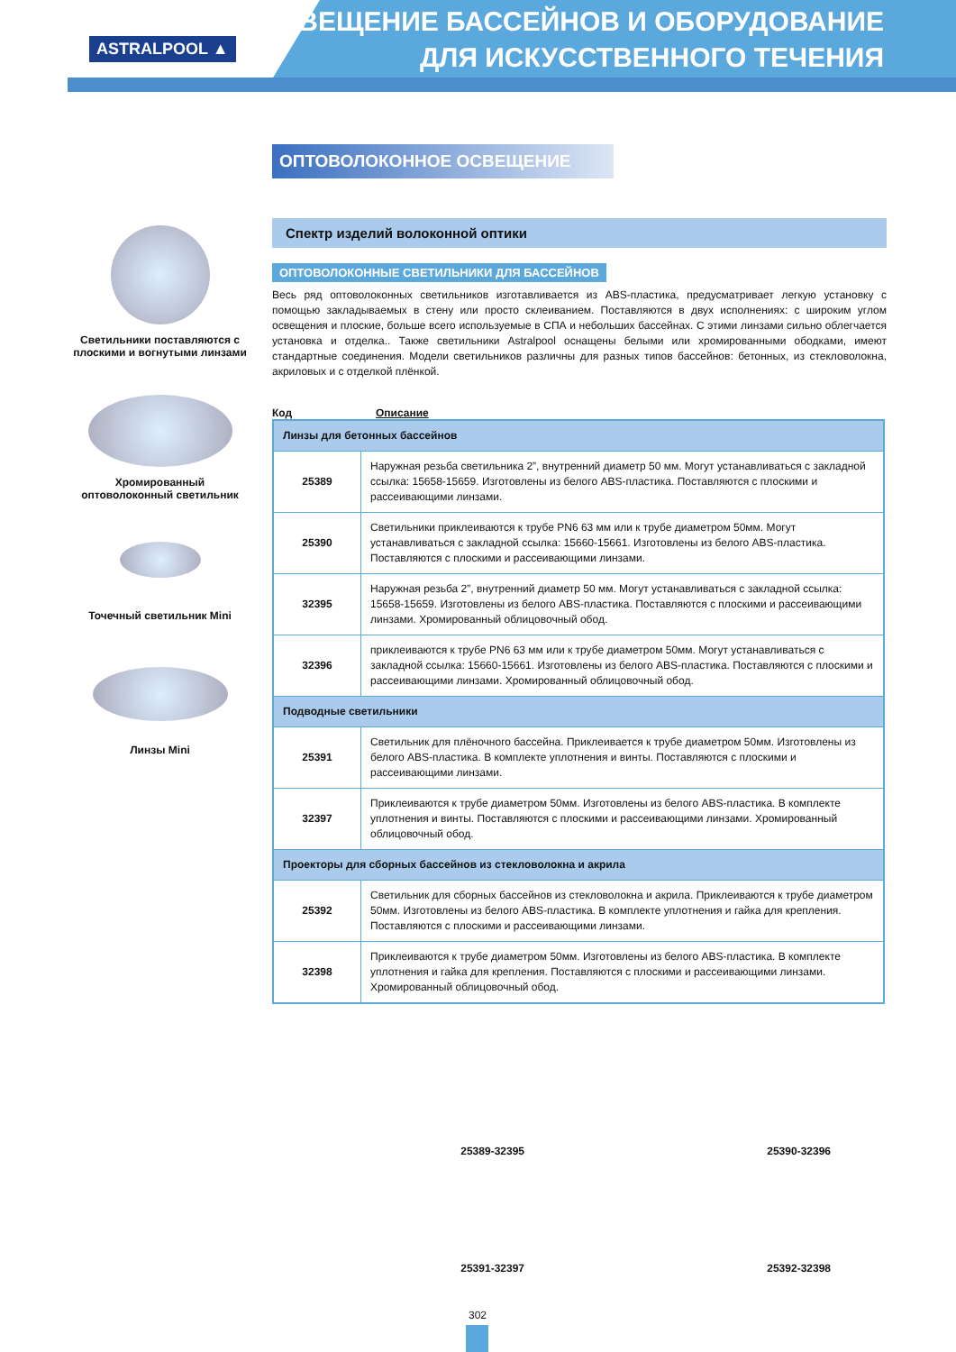ASTRALPOOL ▲
ОСВЕЩЕНИЕ БАССЕЙНОВ И ОБОРУДОВАНИЕ
ДЛЯ ИСКУССТВЕННОГО ТЕЧЕНИЯ
Светильники поставляются с плоскими и вогнутыми линзами
Хромированный оптоволоконный светильник
Точечный светильник Mini
Линзы Mini
ОПТОВОЛОКОННОЕ ОСВЕЩЕНИЕ
Спектр изделий волоконной оптики
ОПТОВОЛОКОННЫЕ СВЕТИЛЬНИКИ ДЛЯ БАССЕЙНОВ
Весь ряд оптоволоконных светильников изготавливается из ABS-пластика, предусматривает легкую установку с помощью закладываемых в стену или просто склеиванием. Поставляются в двух исполнениях: с широким углом освещения и плоские, больше всего используемые в СПА и небольших бассейнах. С этими линзами сильно облегчается установка и отделка.. Также светильники Astralpool оснащены белыми или хромированными ободками, имеют стандартные соединения. Модели светильников различны для разных типов бассейнов: бетонных, из стекловолокна, акриловых и с отделкой плёнкой.
Код Описание
| Линзы для бетонных бассейнов | |
| 25389 | Наружная резьба светильника 2”, внутренний диаметр 50 мм. Могут устанавливаться с закладной ссылка: 15658-15659. Изготовлены из белого ABS-пластика. Поставляются с плоскими и рассеивающими линзами. |
| 25390 | Светильники приклеиваются к трубе PN6 63 мм или к трубе диаметром 50мм. Могут устанавливаться с закладной ссылка: 15660-15661. Изготовлены из белого ABS-пластика. Поставляются с плоскими и рассеивающими линзами. |
| 32395 | Наружная резьба 2”, внутренний диаметр 50 мм. Могут устанавливаться с закладной ссылка: 15658-15659. Изготовлены из белого ABS-пластика. Поставляются с плоскими и рассеивающими линзами. Хромированный облицовочный обод. |
| 32396 | приклеиваются к трубе PN6 63 мм или к трубе диаметром 50мм. Могут устанавливаться с закладной ссылка: 15660-15661. Изготовлены из белого ABS-пластика. Поставляются с плоскими и рассеивающими линзами. Хромированный облицовочный обод. |
| Подводные светильники | |
| 25391 | Светильник для плёночного бассейна. Приклеивается к трубе диаметром 50мм. Изготовлены из белого ABS-пластика. В комплекте уплотнения и винты. Поставляются с плоскими и рассеивающими линзами. |
| 32397 | Приклеиваются к трубе диаметром 50мм. Изготовлены из белого ABS-пластика. В комплекте уплотнения и винты. Поставляются с плоскими и рассеивающими линзами. Хромированный облицовочный обод. |
| Проекторы для сборных бассейнов из стекловолокна и акрила | |
| 25392 | Светильник для сборных бассейнов из стекловолокна и акрила. Приклеиваются к трубе диаметром 50мм. Изготовлены из белого ABS-пластика. В комплекте уплотнения и гайка для крепления. Поставляются с плоскими и рассеивающими линзами. |
| 32398 | Приклеиваются к трубе диаметром 50мм. Изготовлены из белого ABS-пластика. В комплекте уплотнения и гайка для крепления. Поставляются с плоскими и рассеивающими линзами. Хромированный облицовочный обод. |
25389-32395
25390-32396
25391-32397
25392-32398
302